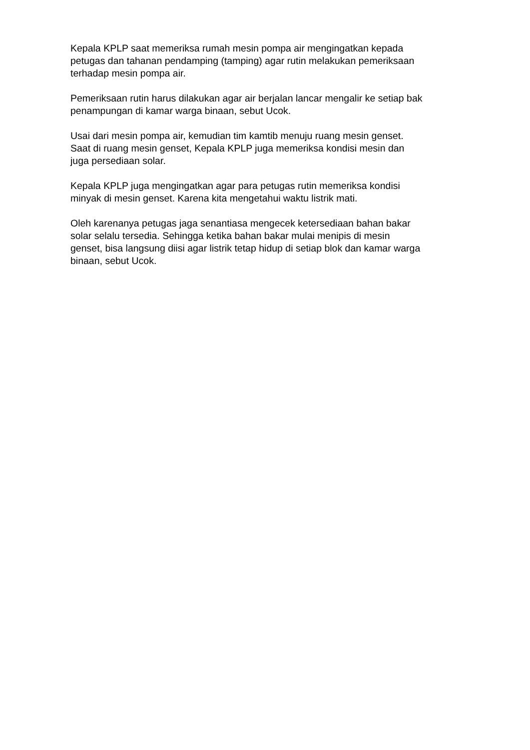Kepala KPLP saat memeriksa rumah mesin pompa air mengingatkan kepada
petugas dan tahanan pendamping (tamping) agar rutin melakukan pemeriksaan
terhadap mesin pompa air.
Pemeriksaan rutin harus dilakukan agar air berjalan lancar mengalir ke setiap bak
penampungan di kamar warga binaan, sebut Ucok.
Usai dari mesin pompa air, kemudian tim kamtib menuju ruang mesin genset.
Saat di ruang mesin genset, Kepala KPLP juga memeriksa kondisi mesin dan
juga persediaan solar.
Kepala KPLP juga mengingatkan agar para petugas rutin memeriksa kondisi
minyak di mesin genset. Karena kita mengetahui waktu listrik mati.
Oleh karenanya petugas jaga senantiasa mengecek ketersediaan bahan bakar
solar selalu tersedia. Sehingga ketika bahan bakar mulai menipis di mesin
genset, bisa langsung diisi agar listrik tetap hidup di setiap blok dan kamar warga
binaan, sebut Ucok.